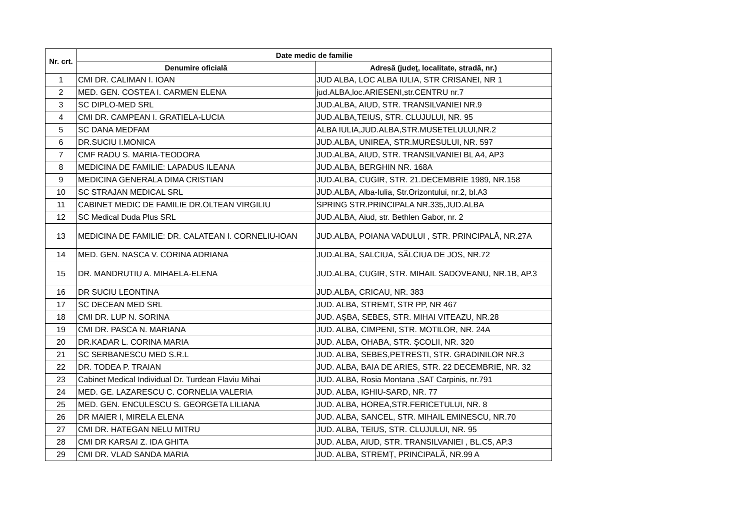| Nr. crt. | Date medic de familie | |
| --- | --- | --- |
| | Denumire oficială | Adresă (judeţ, localitate, stradă, nr.) |
| 1 | CMI DR. CALIMAN I. IOAN | JUD ALBA, LOC ALBA IULIA, STR CRISANEI, NR 1 |
| 2 | MED. GEN. COSTEA I. CARMEN ELENA | jud.ALBA,loc.ARIESENI,str.CENTRU nr.7 |
| 3 | SC DIPLO-MED SRL | JUD.ALBA, AIUD, STR. TRANSILVANIEI NR.9 |
| 4 | CMI DR. CAMPEAN I. GRATIELA-LUCIA | JUD.ALBA,TEIUS, STR. CLUJULUI, NR. 95 |
| 5 | SC DANA MEDFAM | ALBA IULIA,JUD.ALBA,STR.MUSETELULUI,NR.2 |
| 6 | DR.SUCIU I.MONICA | JUD.ALBA, UNIREA, STR.MURESULUI, NR. 597 |
| 7 | CMF RADU S. MARIA-TEODORA | JUD.ALBA, AIUD, STR. TRANSILVANIEI BL A4, AP3 |
| 8 | MEDICINA DE FAMILIE: LAPADUS ILEANA | JUD.ALBA, BERGHIN NR. 168A |
| 9 | MEDICINA GENERALA DIMA CRISTIAN | JUD.ALBA, CUGIR, STR. 21.DECEMBRIE 1989, NR.158 |
| 10 | SC STRAJAN MEDICAL SRL | JUD.ALBA, Alba-Iulia, Str.Orizontului, nr.2, bl.A3 |
| 11 | CABINET MEDIC DE FAMILIE DR.OLTEAN VIRGILIU | SPRING STR.PRINCIPALA NR.335,JUD.ALBA |
| 12 | SC Medical Duda Plus SRL | JUD.ALBA, Aiud, str. Bethlen Gabor, nr. 2 |
| 13 | MEDICINA DE FAMILIE: DR. CALATEAN I. CORNELIU-IOAN | JUD.ALBA, POIANA VADULUI , STR. PRINCIPALĂ, NR.27A |
| 14 | MED. GEN. NASCA V. CORINA ADRIANA | JUD.ALBA, SALCIUA, SĂLCIUA DE JOS, NR.72 |
| 15 | DR. MANDRUTIU A. MIHAELA-ELENA | JUD.ALBA, CUGIR, STR. MIHAIL SADOVEANU, NR.1B, AP.3 |
| 16 | DR SUCIU LEONTINA | JUD.ALBA, CRICAU, NR. 383 |
| 17 | SC DECEAN MED SRL | JUD. ALBA, STREMT, STR PP, NR 467 |
| 18 | CMI DR. LUP N. SORINA | JUD. AȘBA, SEBES, STR. MIHAI VITEAZU, NR.28 |
| 19 | CMI DR. PASCA N. MARIANA | JUD. ALBA, CIMPENI, STR. MOTILOR, NR. 24A |
| 20 | DR.KADAR L. CORINA MARIA | JUD. ALBA, OHABA, STR. ȘCOLII, NR. 320 |
| 21 | SC SERBANESCU MED S.R.L | JUD. ALBA, SEBES,PETRESTI, STR. GRADINILOR NR.3 |
| 22 | DR. TODEA P. TRAIAN | JUD. ALBA, BAIA DE ARIES, STR. 22 DECEMBRIE, NR. 32 |
| 23 | Cabinet Medical Individual Dr. Turdean Flaviu Mihai | JUD. ALBA, Rosia Montana ,SAT Carpinis, nr.791 |
| 24 | MED. GE. LAZARESCU C. CORNELIA VALERIA | JUD. ALBA, IGHIU-SARD, NR. 77 |
| 25 | MED. GEN. ENCULESCU S. GEORGETA LILIANA | JUD. ALBA, HOREA,STR.FERICETULUI, NR. 8 |
| 26 | DR MAIER I, MIRELA ELENA | JUD. ALBA, SANCEL, STR. MIHAIL EMINESCU, NR.70 |
| 27 | CMI DR. HATEGAN NELU MITRU | JUD. ALBA, TEIUS, STR. CLUJULUI, NR. 95 |
| 28 | CMI DR KARSAI Z. IDA GHITA | JUD. ALBA, AIUD, STR. TRANSILVANIEI , BL.C5, AP.3 |
| 29 | CMI DR. VLAD SANDA MARIA | JUD. ALBA, STREMȚ, PRINCIPALĂ, NR.99 A |